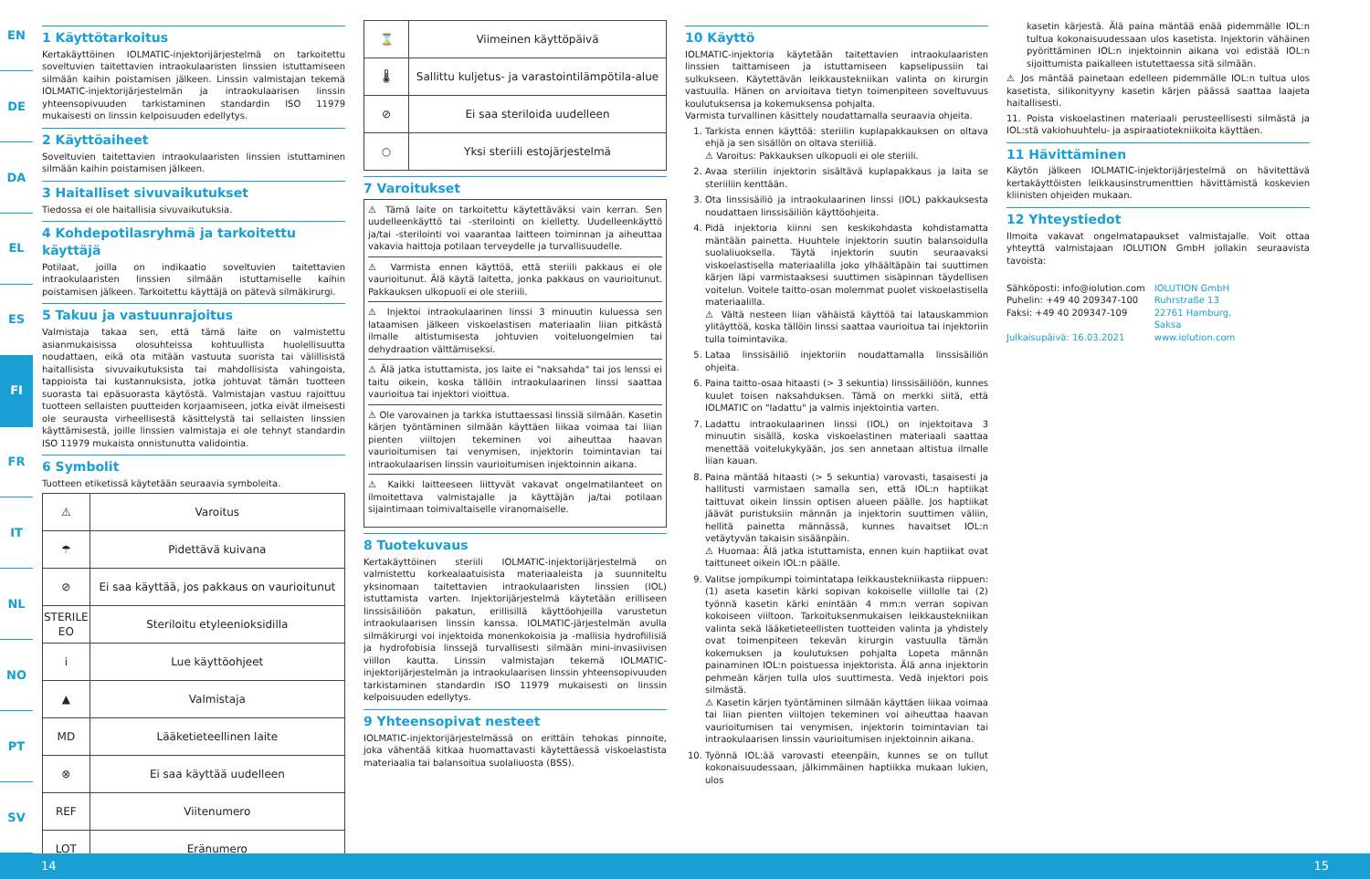EN
DE
DA
EL
ES
FI
FR
IT
NL
NO
PT
SV
1 Käyttötarkoitus
Kertakäyttöinen IOLMATIC-injektorijärjestelmä on tarkoitettu soveltuvien taitettavien intraokulaaristen linssien istuttamiseen silmään kaihin poistamisen jälkeen. Linssin valmistajan tekemä IOLMATIC-injektorijärjestelmän ja intraokulaarisen linssin yhteensopivuuden tarkistaminen standardin ISO 11979 mukaisesti on linssin kelpoisuuden edellytys.
2 Käyttöaiheet
Soveltuvien taitettavien intraokulaaristen linssien istuttaminen silmään kaihin poistamisen jälkeen.
3 Haitalliset sivuvaikutukset
Tiedossa ei ole haitallisia sivuvaikutuksia.
4 Kohdepotilasryhmä ja tarkoitettu käyttäjä
Potilaat, joilla on indikaatio soveltuvien taitettavien intraokulaaristen linssien silmään istuttamiselle kaihin poistamisen jälkeen. Tarkoitettu käyttäjä on pätevä silmäkirurgi.
5 Takuu ja vastuunrajoitus
Valmistaja takaa sen, että tämä laite on valmistettu asianmukaisissa olosuhteissa kohtuullista huolellisuutta noudattaen, eikä ota mitään vastuuta suorista tai välillisistä haitallisista sivuvaikutuksista tai mahdollisista vahingoista, tappioista tai kustannuksista, jotka johtuvat tämän tuotteen suorasta tai epäsuorasta käytöstä. Valmistajan vastuu rajoittuu tuotteen sellaisten puutteiden korjaamiseen, jotka eivät ilmeisesti ole seurausta virheellisestä käsittelystä tai sellaisten linssien käyttämisestä, joille linssien valmistaja ei ole tehnyt standardin ISO 11979 mukaista onnistunutta validointia.
6 Symbolit
Tuotteen etiketissä käytetään seuraavia symboleita.
| ⚠ | Varoitus |
| ☂ | Pidettävä kuivana |
| ⊘ | Ei saa käyttää, jos pakkaus on vaurioitunut |
| STERILE EO | Steriloitu etyleenioksidilla |
| i | Lue käyttöohjeet |
| ▲ | Valmistaja |
| MD | Lääketieteellinen laite |
| ⊗ | Ei saa käyttää uudelleen |
| REF | Viitenumero |
| LOT | Eränumero |
| ⌛ | Viimeinen käyttöpäivä |
| 🌡 | Sallittu kuljetus- ja varastointilämpötila-alue |
| ⊘ | Ei saa steriloida uudelleen |
| ○ | Yksi steriili estojärjestelmä |
7 Varoitukset
⚠ Tämä laite on tarkoitettu käytettäväksi vain kerran. Sen uudelleenkäyttö tai -sterilointi on kielletty. Uudelleenkäyttö ja/tai -sterilointi voi vaarantaa laitteen toiminnan ja aiheuttaa vakavia haittoja potilaan terveydelle ja turvallisuudelle.
⚠ Varmista ennen käyttöä, että steriili pakkaus ei ole vaurioitunut. Älä käytä laitetta, jonka pakkaus on vaurioitunut. Pakkauksen ulkopuoli ei ole steriili.
⚠ Injektoi intraokulaarinen linssi 3 minuutin kuluessa sen lataamisen jälkeen viskoelastisen materiaalin liian pitkästä ilmalle altistumisesta johtuvien voiteluongelmien tai dehydraation välttämiseksi.
⚠ Älä jatka istuttamista, jos laite ei "naksahda" tai jos lenssi ei taitu oikein, koska tällöin intraokulaarinen linssi saattaa vaurioitua tai injektori vioittua.
⚠ Ole varovainen ja tarkka istuttaessasi linssiä silmään. Kasetin kärjen työntäminen silmään käyttäen liikaa voimaa tai liian pienten viiltojen tekeminen voi aiheuttaa haavan vaurioitumisen tai venymisen, injektorin toimintavian tai intraokulaarisen linssin vaurioitumisen injektoinnin aikana.
⚠ Kaikki laitteeseen liittyvät vakavat ongelmatilanteet on ilmoitettava valmistajalle ja käyttäjän ja/tai potilaan sijaintimaan toimivaltaiselle viranomaiselle.
8 Tuotekuvaus
Kertakäyttöinen steriili IOLMATIC-injektorijärjestelmä on valmistettu korkealaatuisista materiaaleista ja suunniteltu yksinomaan taitettavien intraokulaaristen linssien (IOL) istuttamista varten. Injektorijärjestelmä käytetään erilliseen linssisäiliöön pakatun, erillisillä käyttöohjeilla varustetun intraokulaarisen linssin kanssa. IOLMATIC-järjestelmän avulla silmäkirurgi voi injektoida monenkokoisia ja -mallisia hydrofiilisiä ja hydrofobisia linssejä turvallisesti silmään mini-invasiivisen viillon kautta. Linssin valmistajan tekemä IOLMATIC-injektorijärjestelmän ja intraokulaarisen linssin yhteensopivuuden tarkistaminen standardin ISO 11979 mukaisesti on linssin kelpoisuuden edellytys.
9 Yhteensopivat nesteet
IOLMATIC-injektorijärjestelmässä on erittäin tehokas pinnoite, joka vähentää kitkaa huomattavasti käytettäessä viskoelastista materiaalia tai balansoitua suolaliuosta (BSS).
10 Käyttö
IOLMATIC-injektoria käytetään taitettavien intraokulaaristen linssien taittamiseen ja istuttamiseen kapselipussiin tai sulkukseen. Käytettävän leikkaustekniikan valinta on kirurgin vastuulla. Hänen on arvioitava tietyn toimenpiteen soveltuvuus koulutuksensa ja kokemuksensa pohjalta.
Varmista turvallinen käsittely noudattamalla seuraavia ohjeita.
1. Tarkista ennen käyttöä: steriilin kuplapakkauksen on oltava ehjä ja sen sisällön on oltava steriiliä.
⚠ Varoitus: Pakkauksen ulkopuoli ei ole steriili.
2. Avaa steriilin injektorin sisältävä kuplapakkaus ja laita se steriiliin kenttään.
3. Ota linssisäiliö ja intraokulaarinen linssi (IOL) pakkauksesta noudattaen linssisäiliön käyttöohjeita.
4. Pidä injektoria kiinni sen keskikohdasta kohdistamatta mäntään painetta. Huuhtele injektorin suutin balansoidulla suolaliuoksella. Täytä injektorin suutin seuraavaksi viskoelastisella materiaalilla joko ylhäältäpäin tai suuttimen kärjen läpi varmistaaksesi suuttimen sisäpinnan täydellisen voitelun. Voitele taitto-osan molemmat puolet viskoelastisella materiaalilla.
⚠ Vältä nesteen liian vähäistä käyttöä tai latauskammion ylitäyttöä, koska tällöin linssi saattaa vaurioitua tai injektoriin tulla toimintavika.
5. Lataa linssisäiliö injektoriin noudattamalla linssisäiliön ohjeita.
6. Paina taitto-osaa hitaasti (> 3 sekuntia) linssisäiliöön, kunnes kuulet toisen naksahduksen. Tämä on merkki siitä, että IOLMATIC on "ladattu" ja valmis injektointia varten.
7. Ladattu intraokulaarinen linssi (IOL) on injektoitava 3 minuutin sisällä, koska viskoelastinen materiaali saattaa menettää voitelukykyään, jos sen annetaan altistua ilmalle liian kauan.
8. Paina mäntää hitaasti (> 5 sekuntia) varovasti, tasaisesti ja hallitusti varmistaen samalla sen, että IOL:n haptiikat taittuvat oikein linssin optisen alueen päälle. Jos haptiikat jäävät puristuksiin männän ja injektorin suuttimen väliin, hellitä painetta männässä, kunnes havaitset IOL:n vetäytyvän takaisin sisäänpäin.
⚠ Huomaa: Älä jatka istuttamista, ennen kuin haptiikat ovat taittuneet oikein IOL:n päälle.
9. Valitse jompikumpi toimintatapa leikkaustekniikasta riippuen: (1) aseta kasetin kärki sopivan kokoiselle viillolle tai (2) työnnä kasetin kärki enintään 4 mm:n verran sopivan kokoiseen viiltoon. Tarkoituksenmukaisen leikkaustekniikan valinta sekä lääketieteellisten tuotteiden valinta ja yhdistely ovat toimenpiteen tekevän kirurgin vastuulla tämän kokemuksen ja koulutuksen pohjalta Lopeta männän painaminen IOL:n poistuessa injektorista. Älä anna injektorin pehmeän kärjen tulla ulos suuttimesta. Vedä injektori pois silmästä.
⚠ Kasetin kärjen työntäminen silmään käyttäen liikaa voimaa tai liian pienten viiltojen tekeminen voi aiheuttaa haavan vaurioitumisen tai venymisen, injektorin toimintavian tai intraokulaarisen linssin vaurioitumisen injektoinnin aikana.
10. Työnnä IOL:ää varovasti eteenpäin, kunnes se on tullut kokonaisuudessaan, jälkimmäinen haptiikka mukaan lukien, ulos
kasetin kärjestä. Älä paina mäntää enää pidemmälle IOL:n tultua kokonaisuudessaan ulos kasetista. Injektorin vähäinen pyörittäminen IOL:n injektoinnin aikana voi edistää IOL:n sijoittumista paikalleen istutettaessa sitä silmään.
⚠ Jos mäntää painetaan edelleen pidemmälle IOL:n tultua ulos kasetista, silikonityyny kasetin kärjen päässä saattaa laajeta haitallisesti.
11. Poista viskoelastinen materiaali perusteellisesti silmästä ja IOL:stä vakiohuuhtelu- ja aspiraatiotekniikoita käyttäen.
11 Hävittäminen
Käytön jälkeen IOLMATIC-injektorijärjestelmä on hävitettävä kertakäyttöisten leikkausinstrumenttien hävittämistä koskevien kliinisten ohjeiden mukaan.
12 Yhteystiedot
Ilmoita vakavat ongelmatapaukset valmistajalle. Voit ottaa yhteyttä valmistajaan IOLUTION GmbH jollakin seuraavista tavoista:
Sähköposti: info@iolution.com
Puhelin: +49 40 209347-100
Faksi: +49 40 209347-109
Julkaisupäivä: 16.03.2021
IOLUTION GmbH
Ruhrstraße 13
22761 Hamburg,
Saksa
www.iolution.com
14 15